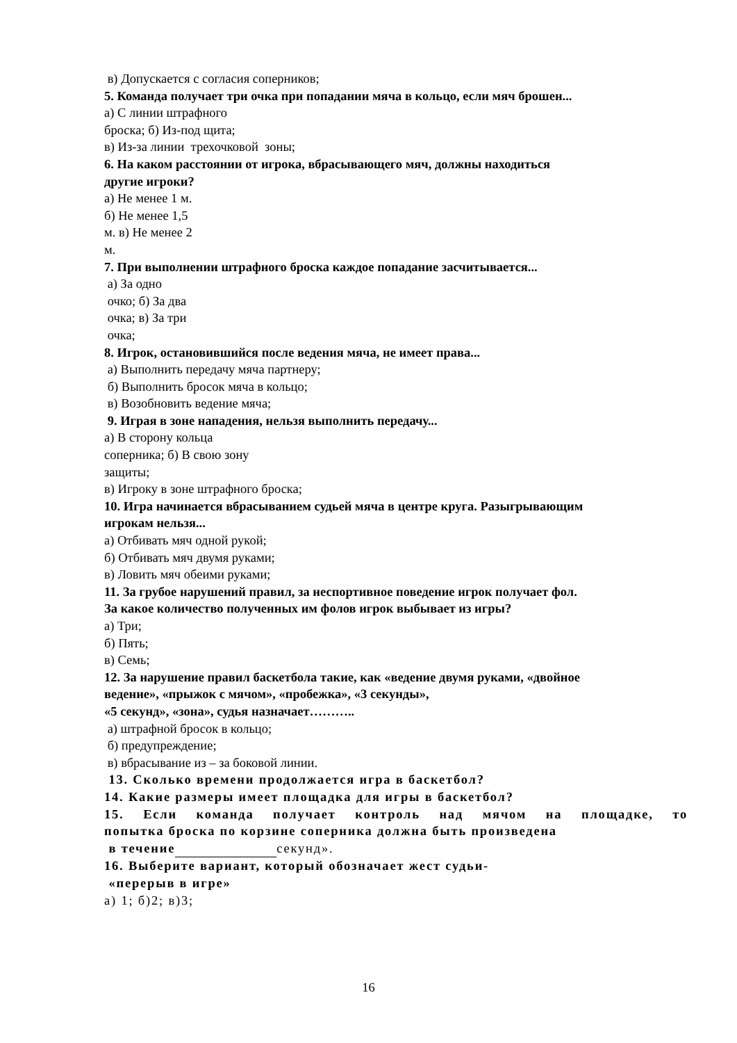в) Допускается с согласия соперников;
5. Команда получает три очка при попадании мяча в кольцо, если мяч брошен...
а) С линии штрафного
броска; б) Из-под щита;
в) Из-за линии трехочковой зоны;
6. На каком расстоянии от игрока, вбрасывающего мяч, должны находиться
другие игроки?
а) Не менее 1 м.
б) Не менее 1,5
м. в) Не менее 2
м.
7. При выполнении штрафного броска каждое попадание засчитывается...
а) За одно
очко; б) За два
очка; в) За три
очка;
8. Игрок, остановившийся после ведения мяча, не имеет права...
а) Выполнить передачу мяча партнеру;
б) Выполнить бросок мяча в кольцо;
в) Возобновить ведение мяча;
9. Играя в зоне нападения, нельзя выполнить передачу...
а) В сторону кольца
соперника; б) В свою зону
защиты;
в) Игроку в зоне штрафного броска;
10. Игра начинается вбрасыванием судьей мяча в центре круга. Разыгрывающим
игрокам нельзя...
а) Отбивать мяч одной рукой;
б) Отбивать мяч двумя руками;
в) Ловить мяч обеими руками;
11. За грубое нарушений правил, за неспортивное поведение игрок получает фол.
За какое количество полученных им фолов игрок выбывает из игры?
а) Три;
б) Пять;
в) Семь;
12. За нарушение правил баскетбола такие, как «ведение двумя руками, «двойное
ведение», «прыжок с мячом», «пробежка», «3 секунды»,
«5 секунд», «зона», судья назначает………..
а) штрафной бросок в кольцо;
б) предупреждение;
в) вбрасывание из – за боковой линии.
13. Сколько времени продолжается игра в баскетбол?
14. Какие размеры имеет площадка для игры в баскетбол?
15. Если команда получает контроль над мячом на площадке, то
попытка броска по корзине соперника должна быть произведена
в течение секунд».
16. Выберите вариант, который обозначает жест судьи-
«перерыв в игре»
а) 1; б)2; в)3;
16